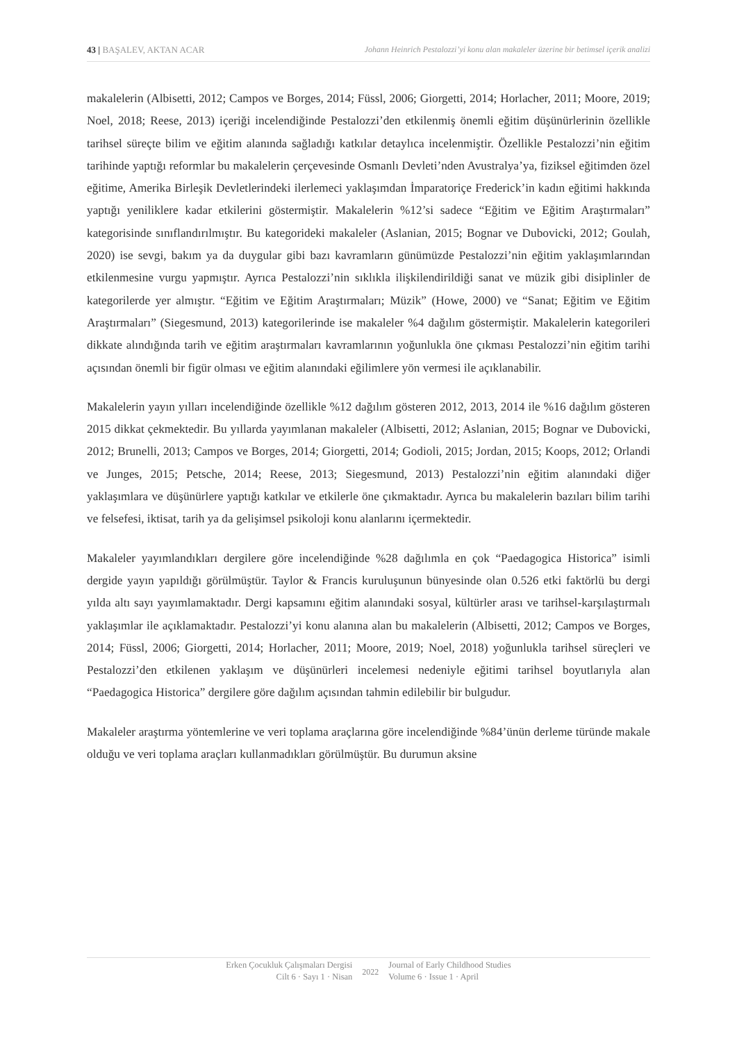43 | BAŞALEV, AKTAN ACAR Johann Heinrich Pestalozzi’yi konu alan makaleler üzerine bir betimsel içerik analizi
makalelerin (Albisetti, 2012; Campos ve Borges, 2014; Füssl, 2006; Giorgetti, 2014; Horlacher, 2011; Moore, 2019; Noel, 2018; Reese, 2013) içeriği incelendiğinde Pestalozzi’den etkilenmiş önemli eğitim düşünürlerinin özellikle tarihsel süreçte bilim ve eğitim alanında sağladığı katkılar detaylıca incelenmiştir. Özellikle Pestalozzi’nin eğitim tarihinde yaptığı reformlar bu makalelerin çerçevesinde Osmanlı Devleti’nden Avustralya’ya, fiziksel eğitimden özel eğitime, Amerika Birleşik Devletlerindeki ilerlemeci yaklaşımdan İmparatoriçe Frederick’in kadın eğitimi hakkında yaptığı yeniliklere kadar etkilerini göstermiştir. Makalelerin %12’si sadece “Eğitim ve Eğitim Araştırmaları” kategorisinde sınıflandırılmıştır. Bu kategorideki makaleler (Aslanian, 2015; Bognar ve Dubovicki, 2012; Goulah, 2020) ise sevgi, bakım ya da duygular gibi bazı kavramların günümüzde Pestalozzi’nin eğitim yaklaşımlarından etkilenmesine vurgu yapmıştır. Ayrıca Pestalozzi’nin sıklıkla ilişkilendirildiği sanat ve müzik gibi disiplinler de kategorilerde yer almıştır. “Eğitim ve Eğitim Araştırmaları; Müzik” (Howe, 2000) ve “Sanat; Eğitim ve Eğitim Araştırmaları” (Siegesmund, 2013) kategorilerinde ise makaleler %4 dağılım göstermiştir. Makalelerin kategorileri dikkate alındığında tarih ve eğitim araştırmaları kavramlarının yoğunlukla öne çıkması Pestalozzi’nin eğitim tarihi açısından önemli bir figür olması ve eğitim alanındaki eğilimlere yön vermesi ile açıklanabilir.
Makalelerin yayın yılları incelendiğinde özellikle %12 dağılım gösteren 2012, 2013, 2014 ile %16 dağılım gösteren 2015 dikkat çekmektedir. Bu yıllarda yayımlanan makaleler (Albisetti, 2012; Aslanian, 2015; Bognar ve Dubovicki, 2012; Brunelli, 2013; Campos ve Borges, 2014; Giorgetti, 2014; Godioli, 2015; Jordan, 2015; Koops, 2012; Orlandi ve Junges, 2015; Petsche, 2014; Reese, 2013; Siegesmund, 2013) Pestalozzi’nin eğitim alanındaki diğer yaklaşımlara ve düşünürlere yaptığı katkılar ve etkilerle öne çıkmaktadır. Ayrıca bu makalelerin bazıları bilim tarihi ve felsefesi, iktisat, tarih ya da gelişimsel psikoloji konu alanlarını içermektedir.
Makaleler yayımlandıkları dergilere göre incelendiğinde %28 dağılımla en çok “Paedagogica Historica” isimli dergide yayın yapıldığı görülmüştür. Taylor & Francis kuruluşunun bünyesinde olan 0.526 etki faktörlü bu dergi yılda altı sayı yayımlamaktadır. Dergi kapsamını eğitim alanındaki sosyal, kültürler arası ve tarihsel-karşılaştırmalı yaklaşımlar ile açıklamaktadır. Pestalozzi’yi konu alanına alan bu makalelerin (Albisetti, 2012; Campos ve Borges, 2014; Füssl, 2006; Giorgetti, 2014; Horlacher, 2011; Moore, 2019; Noel, 2018) yoğunlukla tarihsel süreçleri ve Pestalozzi’den etkilenen yaklaşım ve düşünürleri incelemesi nedeniyle eğitimi tarihsel boyutlarıyla alan “Paedagogica Historica” dergilere göre dağılım açısından tahmin edilebilir bir bulgudur.
Makaleler araştırma yöntemlerine ve veri toplama araçlarına göre incelendiğinde %84’ünün derleme türünde makale olduğu ve veri toplama araçları kullanmadıkları görülmüştür. Bu durumun aksine
Erken Çocukluk Çalışmaları Dergisi
Cilt 6 · Sayı 1 · Nisan
2022
Journal of Early Childhood Studies
Volume 6 · Issue 1 · April